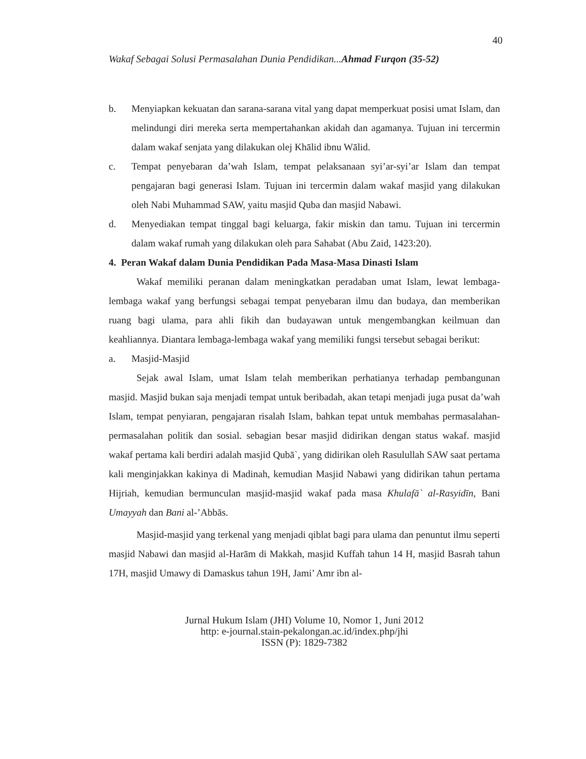40
Wakaf Sebagai Solusi Permasalahan Dunia Pendidikan...Ahmad Furqon (35-52)
b. Menyiapkan kekuatan dan sarana-sarana vital yang dapat memperkuat posisi umat Islam, dan melindungi diri mereka serta mempertahankan akidah dan agamanya. Tujuan ini tercermin dalam wakaf senjata yang dilakukan olej Khālid ibnu Wālid.
c. Tempat penyebaran da’wah Islam, tempat pelaksanaan syi’ar-syi’ar Islam dan tempat pengajaran bagi generasi Islam. Tujuan ini tercermin dalam wakaf masjid yang dilakukan oleh Nabi Muhammad SAW, yaitu masjid Quba dan masjid Nabawi.
d. Menyediakan tempat tinggal bagi keluarga, fakir miskin dan tamu. Tujuan ini tercermin dalam wakaf rumah yang dilakukan oleh para Sahabat (Abu Zaid, 1423:20).
4. Peran Wakaf dalam Dunia Pendidikan Pada Masa-Masa Dinasti Islam
Wakaf memiliki peranan dalam meningkatkan peradaban umat Islam, lewat lembaga-lembaga wakaf yang berfungsi sebagai tempat penyebaran ilmu dan budaya, dan memberikan ruang bagi ulama, para ahli fikih dan budayawan untuk mengembangkan keilmuan dan keahliannya. Diantara lembaga-lembaga wakaf yang memiliki fungsi tersebut sebagai berikut:
a. Masjid-Masjid
Sejak awal Islam, umat Islam telah memberikan perhatianya terhadap pembangunan masjid. Masjid bukan saja menjadi tempat untuk beribadah, akan tetapi menjadi juga pusat da’wah Islam, tempat penyiaran, pengajaran risalah Islam, bahkan tepat untuk membahas permasalahan-permasalahan politik dan sosial. sebagian besar masjid didirikan dengan status wakaf. masjid wakaf pertama kali berdiri adalah masjid Qubā`, yang didirikan oleh Rasulullah SAW saat pertama kali menginjakkan kakinya di Madinah, kemudian Masjid Nabawi yang didirikan tahun pertama Hijriah, kemudian bermunculan masjid-masjid wakaf pada masa Khulafā` al-Rasyidīn, Bani Umayyah dan Bani al-’Abbās.
Masjid-masjid yang terkenal yang menjadi qiblat bagi para ulama dan penuntut ilmu seperti masjid Nabawi dan masjid al-Harām di Makkah, masjid Kuffah tahun 14 H, masjid Basrah tahun 17H, masjid Umawy di Damaskus tahun 19H, Jami’ Amr ibn al-
Jurnal Hukum Islam (JHI) Volume 10, Nomor 1, Juni 2012
http: e-journal.stain-pekalongan.ac.id/index.php/jhi
ISSN (P): 1829-7382